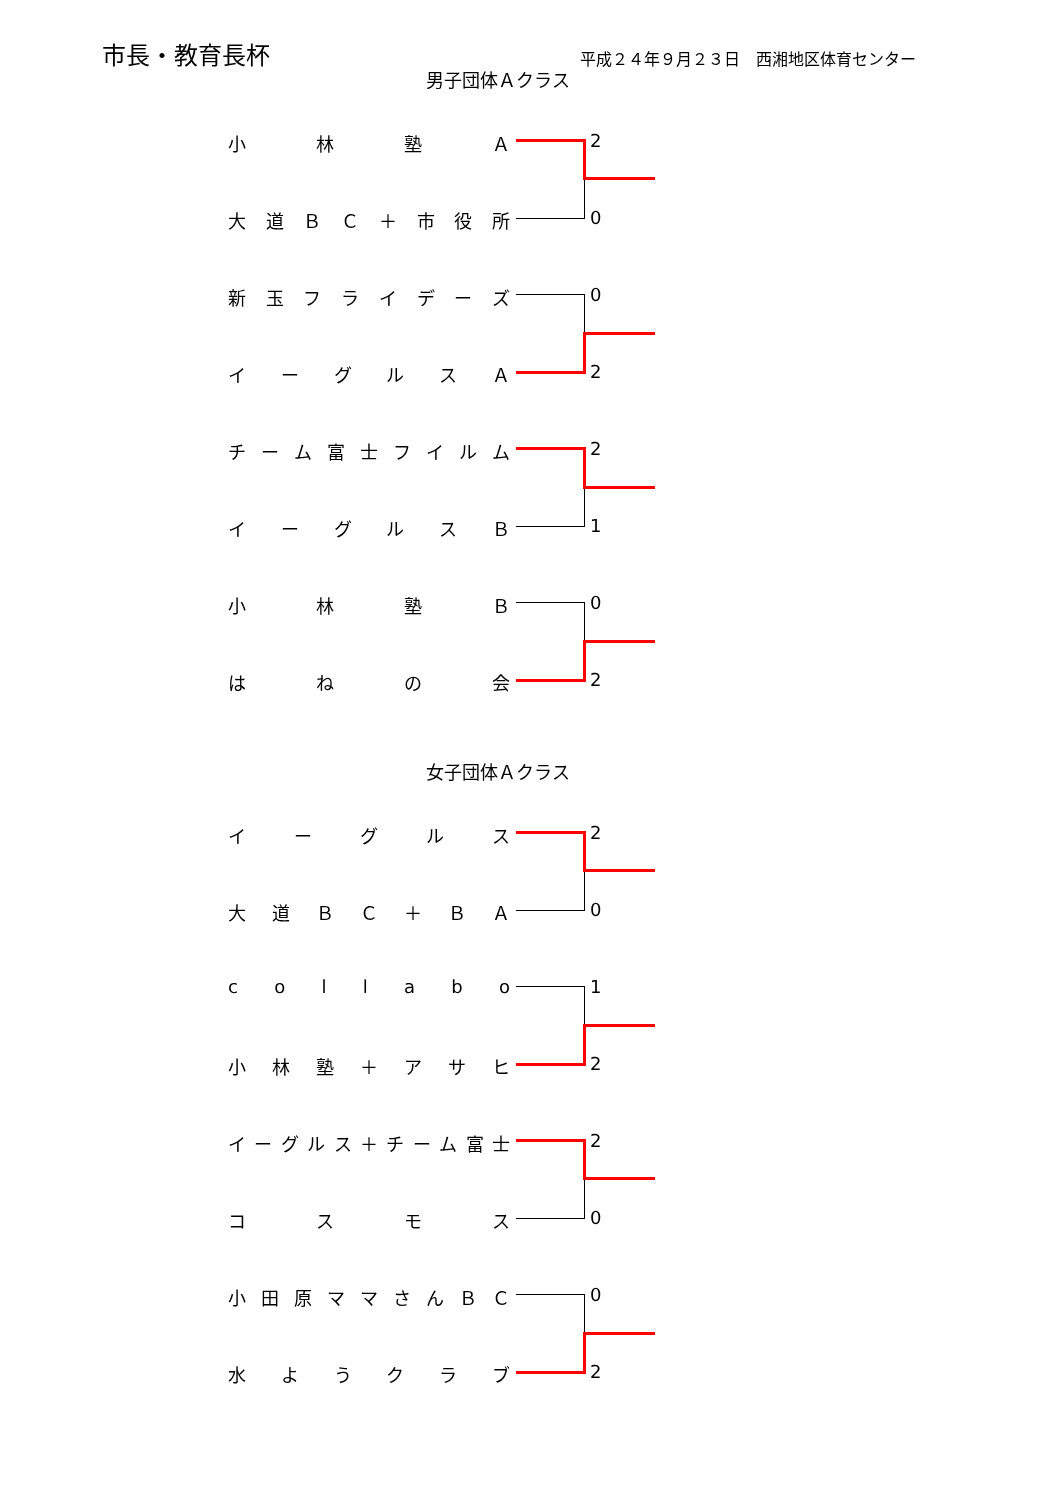市長・教育長杯
平成２４年９月２３日　西湘地区体育センター
男子団体Ａクラス
女子団体Ａクラス
小林塾Ａ 2
大道ＢＣ ＋ 市役所 0
新玉フライデーズ 0
イーグルスＡ 2
チーム富士フイルム 2
イーグルスＢ 1
小林塾Ｂ 0
はねの会 2
イーグルス 2
大道ＢＣ ＋ ＢＡ 0
collabo 1
小林塾 ＋ アサヒ 2
イーグルス ＋ チーム富士 2
コスモス 0
小田原ママさんＢＣ 0
水ようクラブ 2